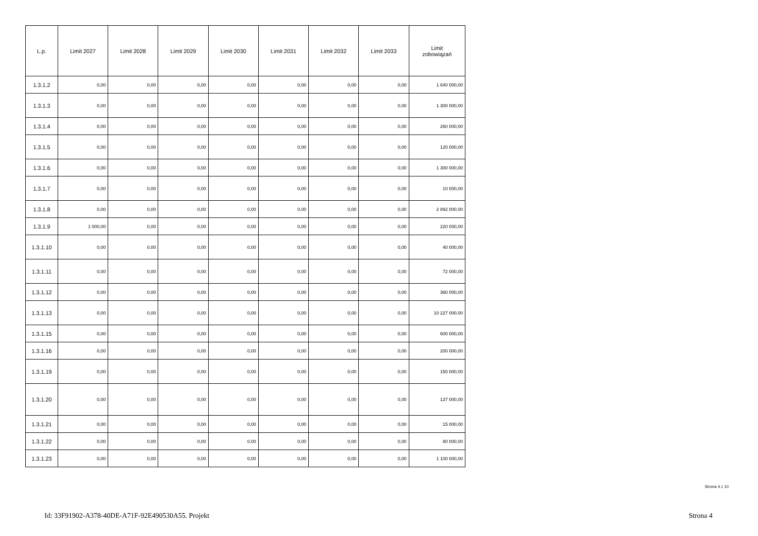| L.p. | Limit 2027 | Limit 2028 | Limit 2029 | Limit 2030 | Limit 2031 | Limit 2032 | Limit 2033 | Limit zobowiązań |
| --- | --- | --- | --- | --- | --- | --- | --- | --- |
| 1.3.1.2 | 0,00 | 0,00 | 0,00 | 0,00 | 0,00 | 0,00 | 0,00 | 1 640 000,00 |
| 1.3.1.3 | 0,00 | 0,00 | 0,00 | 0,00 | 0,00 | 0,00 | 0,00 | 1 300 000,00 |
| 1.3.1.4 | 0,00 | 0,00 | 0,00 | 0,00 | 0,00 | 0,00 | 0,00 | 260 000,00 |
| 1.3.1.5 | 0,00 | 0,00 | 0,00 | 0,00 | 0,00 | 0,00 | 0,00 | 120 000,00 |
| 1.3.1.6 | 0,00 | 0,00 | 0,00 | 0,00 | 0,00 | 0,00 | 0,00 | 1 300 000,00 |
| 1.3.1.7 | 0,00 | 0,00 | 0,00 | 0,00 | 0,00 | 0,00 | 0,00 | 10 000,00 |
| 1.3.1.8 | 0,00 | 0,00 | 0,00 | 0,00 | 0,00 | 0,00 | 0,00 | 2 892 000,00 |
| 1.3.1.9 | 1 000,00 | 0,00 | 0,00 | 0,00 | 0,00 | 0,00 | 0,00 | 220 000,00 |
| 1.3.1.10 | 0,00 | 0,00 | 0,00 | 0,00 | 0,00 | 0,00 | 0,00 | 40 000,00 |
| 1.3.1.11 | 0,00 | 0,00 | 0,00 | 0,00 | 0,00 | 0,00 | 0,00 | 72 000,00 |
| 1.3.1.12 | 0,00 | 0,00 | 0,00 | 0,00 | 0,00 | 0,00 | 0,00 | 360 000,00 |
| 1.3.1.13 | 0,00 | 0,00 | 0,00 | 0,00 | 0,00 | 0,00 | 0,00 | 10 227 000,00 |
| 1.3.1.15 | 0,00 | 0,00 | 0,00 | 0,00 | 0,00 | 0,00 | 0,00 | 600 000,00 |
| 1.3.1.16 | 0,00 | 0,00 | 0,00 | 0,00 | 0,00 | 0,00 | 0,00 | 200 000,00 |
| 1.3.1.19 | 0,00 | 0,00 | 0,00 | 0,00 | 0,00 | 0,00 | 0,00 | 150 000,00 |
| 1.3.1.20 | 0,00 | 0,00 | 0,00 | 0,00 | 0,00 | 0,00 | 0,00 | 137 000,00 |
| 1.3.1.21 | 0,00 | 0,00 | 0,00 | 0,00 | 0,00 | 0,00 | 0,00 | 15 000,00 |
| 1.3.1.22 | 0,00 | 0,00 | 0,00 | 0,00 | 0,00 | 0,00 | 0,00 | 80 000,00 |
| 1.3.1.23 | 0,00 | 0,00 | 0,00 | 0,00 | 0,00 | 0,00 | 0,00 | 1 100 000,00 |
Strona 4 z 10
Id: 33F91902-A378-40DE-A71F-92E490530A55. Projekt Strona 4